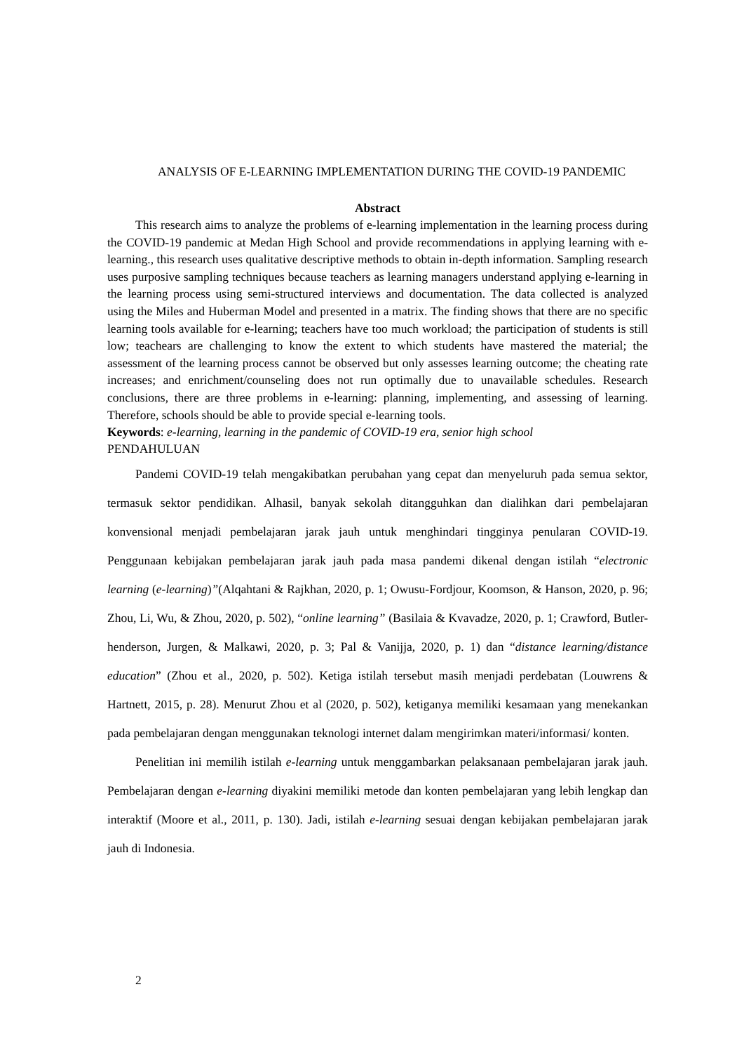ANALYSIS OF E-LEARNING IMPLEMENTATION DURING THE COVID-19 PANDEMIC
Abstract
This research aims to analyze the problems of e-learning implementation in the learning process during the COVID-19 pandemic at Medan High School and provide recommendations in applying learning with e-learning., this research uses qualitative descriptive methods to obtain in-depth information. Sampling research uses purposive sampling techniques because teachers as learning managers understand applying e-learning in the learning process using semi-structured interviews and documentation. The data collected is analyzed using the Miles and Huberman Model and presented in a matrix. The finding shows that there are no specific learning tools available for e-learning; teachers have too much workload; the participation of students is still low; teachears are challenging to know the extent to which students have mastered the material; the assessment of the learning process cannot be observed but only assesses learning outcome; the cheating rate increases; and enrichment/counseling does not run optimally due to unavailable schedules. Research conclusions, there are three problems in e-learning: planning, implementing, and assessing of learning. Therefore, schools should be able to provide special e-learning tools.
Keywords: e-learning, learning in the pandemic of COVID-19 era, senior high school
PENDAHULUAN
Pandemi COVID-19 telah mengakibatkan perubahan yang cepat dan menyeluruh pada semua sektor, termasuk sektor pendidikan. Alhasil, banyak sekolah ditangguhkan dan dialihkan dari pembelajaran konvensional menjadi pembelajaran jarak jauh untuk menghindari tingginya penularan COVID-19. Penggunaan kebijakan pembelajaran jarak jauh pada masa pandemi dikenal dengan istilah “electronic learning (e-learning)”(Alqahtani & Rajkhan, 2020, p. 1; Owusu-Fordjour, Koomson, & Hanson, 2020, p. 96; Zhou, Li, Wu, & Zhou, 2020, p. 502), “online learning” (Basilaia & Kvavadze, 2020, p. 1; Crawford, Butler-henderson, Jurgen, & Malkawi, 2020, p. 3; Pal & Vanijja, 2020, p. 1) dan “distance learning/distance education” (Zhou et al., 2020, p. 502). Ketiga istilah tersebut masih menjadi perdebatan (Louwrens & Hartnett, 2015, p. 28). Menurut Zhou et al (2020, p. 502), ketiganya memiliki kesamaan yang menekankan pada pembelajaran dengan menggunakan teknologi internet dalam mengirimkan materi/informasi/ konten.
Penelitian ini memilih istilah e-learning untuk menggambarkan pelaksanaan pembelajaran jarak jauh. Pembelajaran dengan e-learning diyakini memiliki metode dan konten pembelajaran yang lebih lengkap dan interaktif (Moore et al., 2011, p. 130). Jadi, istilah e-learning sesuai dengan kebijakan pembelajaran jarak jauh di Indonesia.
2